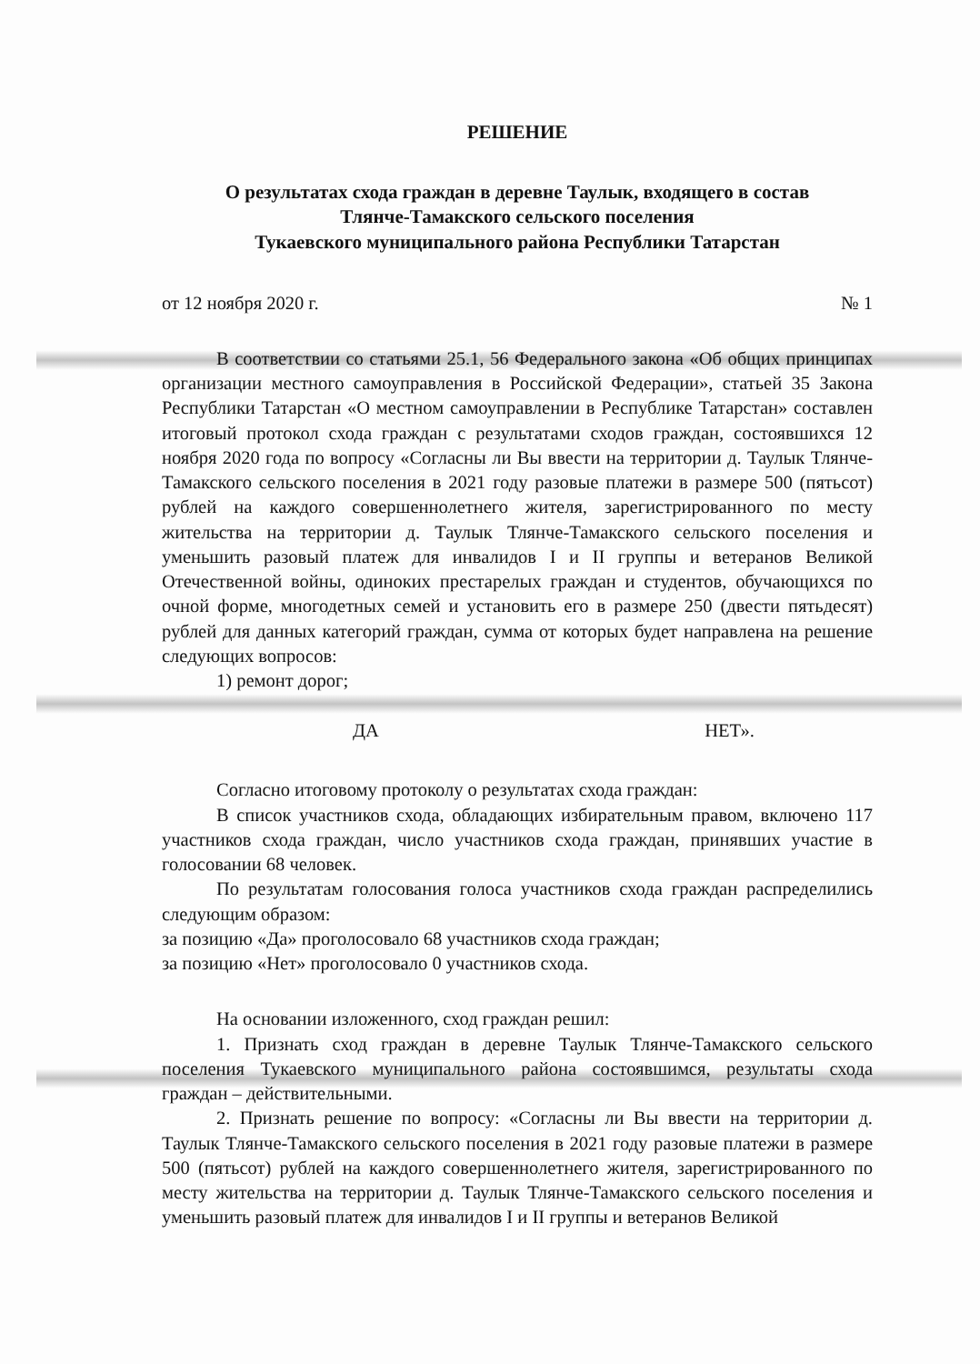РЕШЕНИЕ
О результатах схода граждан в деревне Таулык, входящего в состав
Тлянче-Тамакского сельского поселения
Тукаевского муниципального района Республики Татарстан
от 12 ноября 2020 г. № 1
В соответствии со статьями 25.1, 56 Федерального закона «Об общих принципах организации местного самоуправления в Российской Федерации», статьей 35 Закона Республики Татарстан «О местном самоуправлении в Республике Татарстан» составлен итоговый протокол схода граждан с результатами сходов граждан, состоявшихся 12 ноября 2020 года по вопросу «Согласны ли Вы ввести на территории д. Таулык Тлянче-Тамакского сельского поселения в 2021 году разовые платежи в размере 500 (пятьсот) рублей на каждого совершеннолетнего жителя, зарегистрированного по месту жительства на территории д. Таулык Тлянче-Тамакского сельского поселения и уменьшить разовый платеж для инвалидов I и II группы и ветеранов Великой Отечественной войны, одиноких престарелых граждан и студентов, обучающихся по очной форме, многодетных семей и установить его в размере 250 (двести пятьдесят) рублей для данных категорий граждан, сумма от которых будет направлена на решение следующих вопросов:
1) ремонт дорог;
ДА НЕТ».
Согласно итоговому протоколу о результатах схода граждан:
В список участников схода, обладающих избирательным правом, включено 117 участников схода граждан, число участников схода граждан, принявших участие в голосовании 68 человек.
По результатам голосования голоса участников схода граждан распределились следующим образом:
за позицию «Да» проголосовало 68 участников схода граждан;
за позицию «Нет» проголосовало 0 участников схода.
На основании изложенного, сход граждан решил:
1. Признать сход граждан в деревне Таулык Тлянче-Тамакского сельского поселения Тукаевского муниципального района состоявшимся, результаты схода граждан – действительными.
2. Признать решение по вопросу: «Согласны ли Вы ввести на территории д. Таулык Тлянче-Тамакского сельского поселения в 2021 году разовые платежи в размере 500 (пятьсот) рублей на каждого совершеннолетнего жителя, зарегистрированного по месту жительства на территории д. Таулык Тлянче-Тамакского сельского поселения и уменьшить разовый платеж для инвалидов I и II группы и ветеранов Великой